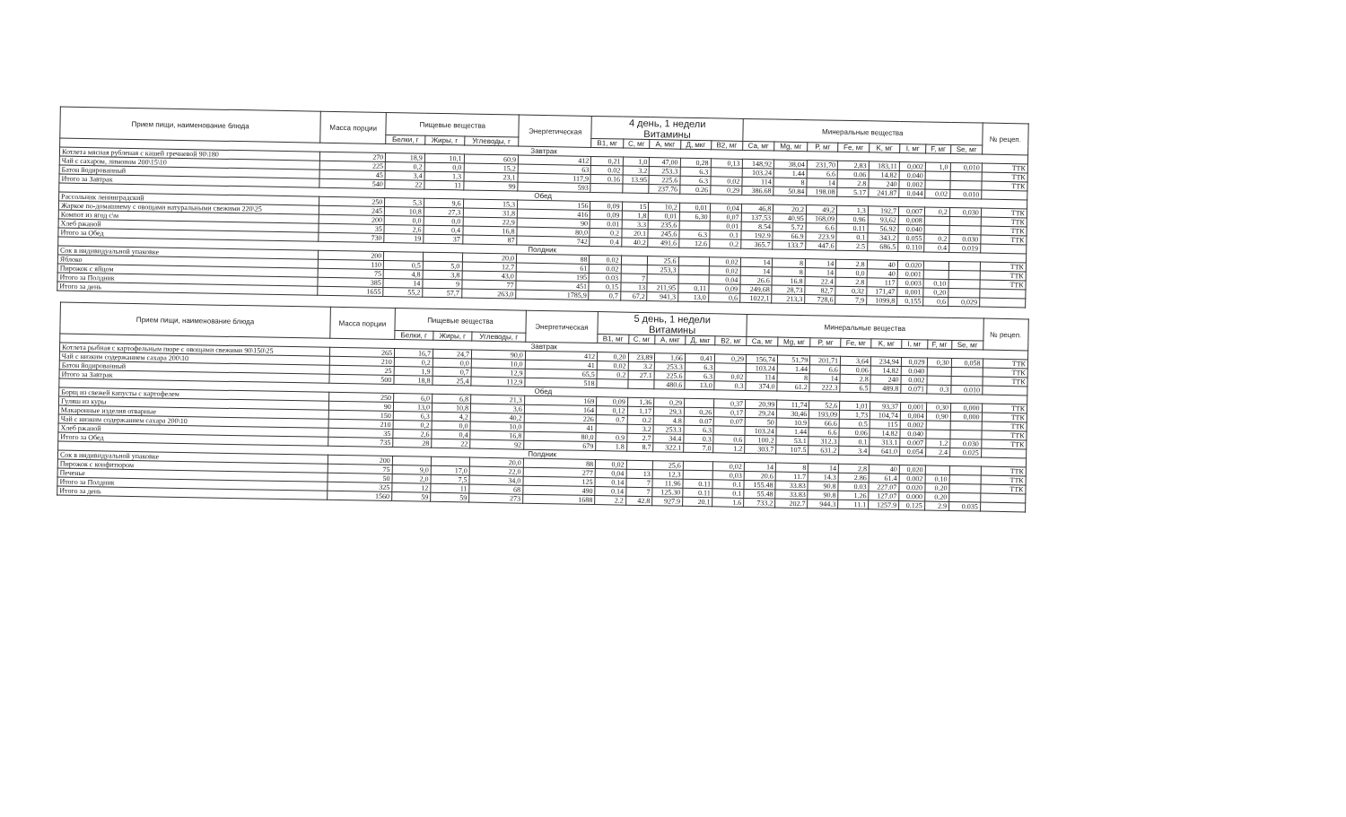| Прием пищи, наименование блюда | Масса порции | Пищевые вещества | | | Энергетическая | 4 день, 1 недели Витамины | | | | | Минеральные вещества | | | | | | | | № рецеп. |
| --- | --- | --- | --- | --- | --- | --- | --- | --- | --- | --- | --- | --- | --- | --- | --- | --- | --- | --- | --- |
| | | Белки, г | Жиры, г | Углеводы, г | | B1, мг | C, мг | A, мкг | Д, мкг | B2, мг | Ca, мг | Mg, мг | P, мг | Fe, мг | K, мг | I, мг | F, мг | Se, мг | |
| Завтрак | | | | | | | | | | | | | | | | | | | |
| Котлета мясная рубленая с кашей гречневой 90\180 | 270 | 18,9 | 10,1 | 60,9 | 412 | 0,21 | 1,0 | 47,00 | 0,28 | 0,13 | 148,92 | 38,04 | 231,70 | 2,83 | 183,11 | 0,002 | 1,0 | 0,010 | ТТК |
| Чай с сахаром, лимоном 200\15\10 | 225 | 0,2 | 0,0 | 15,2 | 63 | 0.02 | 3.2 | 253.3 | 6.3 | | 103.24 | 1.44 | 6.6 | 0.06 | 14.82 | 0.040 | | | ТТК |
| Батон йодированный | 45 | 3,4 | 1,3 | 23,1 | 117,9 | 0.16 | 13.95 | 225.6 | 6.3 | 0.02 | 114 | 8 | 14 | 2.8 | 240 | 0.002 | | | ТТК |
| Итого за Завтрак | 540 | 22 | 11 | 99 | 593 | | | 237.76 | 0.26 | 0.29 | 386.68 | 50.84 | 198.08 | 5.17 | 241.87 | 0.044 | 0.02 | 0.010 | |
| Обед | | | | | | | | | | | | | | | | | | | |
| Рассольник ленинградский | 250 | 5,3 | 9,6 | 15,3 | 156 | 0,09 | 15 | 10,2 | 0,01 | 0,04 | 46,8 | 20,2 | 49,2 | 1,3 | 192,7 | 0,007 | 0,2 | 0,030 | ТТК |
| Жаркое по-домашнему с овощами натуральными свежими 220\25 | 245 | 10,8 | 27,3 | 31,8 | 416 | 0,09 | 1,8 | 0,01 | 6,30 | 0,07 | 137,53 | 40,95 | 168,09 | 0,96 | 93,62 | 0,008 | | | ТТК |
| Компот из ягод с\м | 200 | 0,0 | 0,0 | 22,9 | 90 | 0.01 | 3.3 | 235.6 | | 0.01 | 8.54 | 5.72 | 6.6 | 0.11 | 56.92 | 0.040 | | | ТТК |
| Хлеб ржаной | 35 | 2,6 | 0,4 | 16,8 | 80,0 | 0.2 | 20.1 | 245.6 | 6.3 | 0.1 | 192.9 | 66.9 | 223.9 | 0.1 | 343.2 | 0.055 | 0.2 | 0.030 | ТТК |
| Итого за Обед | 730 | 19 | 37 | 87 | 742 | 0.4 | 40.2 | 491.6 | 12.6 | 0.2 | 365.7 | 133.7 | 447.6 | 2.5 | 686.5 | 0.110 | 0.4 | 0.019 | |
| Полдник | | | | | | | | | | | | | | | | | | | |
| Сок в индивидуальной упаковке | 200 | | | 20,0 | 88 | 0.02 | | 25.6 | | 0.02 | 14 | 8 | 14 | 2.8 | 40 | 0.020 | | | ТТК |
| Яблоко | 110 | 0,5 | 5,0 | 12,7 | 61 | 0.02 | | 253,3 | | 0.02 | 14 | 8 | 14 | 0,0 | 40 | 0.001 | | | ТТК |
| Пирожок с яйцом | 75 | 4,8 | 3,8 | 43,0 | 195 | 0.03 | 7 | | | 0.04 | 26.6 | 16.8 | 22.4 | 2.8 | 117 | 0.003 | 0.10 | | ТТК |
| Итого за Полдник | 385 | 14 | 9 | 77 | 451 | 0,15 | 13 | 211,95 | 0,11 | 0,09 | 249,68 | 28,73 | 82,7 | 0,32 | 171,47 | 0,001 | 0,20 | | |
| Итого за день | 1655 | 55,2 | 57,7 | 263,0 | 1785,9 | 0,7 | 67,2 | 941,3 | 13,0 | 0,6 | 1022,1 | 213,3 | 728,6 | 7,9 | 1099,8 | 0,155 | 0,6 | 0,029 | |
| Прием пищи, наименование блюда | Масса порции | Пищевые вещества | | | Энергетическая | 5 день, 1 недели Витамины | | | | | Минеральные вещества | | | | | | | | № рецеп. |
| --- | --- | --- | --- | --- | --- | --- | --- | --- | --- | --- | --- | --- | --- | --- | --- | --- | --- | --- | --- |
| | | Белки, г | Жиры, г | Углеводы, г | | B1, мг | C, мг | A, мкг | Д, мкг | B2, мг | Ca, мг | Mg, мг | P, мг | Fe, мг | K, мг | I, мг | F, мг | Se, мг | |
| Завтрак | | | | | | | | | | | | | | | | | | | |
| Котлета рыбная с картофельным пюре с овощами свежими 90\150\25 | 265 | 16,7 | 24,7 | 90,0 | 412 | 0,20 | 23,89 | 1,66 | 0,41 | 0,29 | 156,74 | 51,79 | 201,71 | 3,64 | 234,94 | 0,029 | 0,30 | 0,058 | ТТК |
| Чай с низким содержанием сахара 200\10 | 210 | 0,2 | 0,0 | 10,0 | 41 | 0.02 | 3.2 | 253.3 | 6.3 | | 103.24 | 1.44 | 6.6 | 0.06 | 14.82 | 0.040 | | | ТТК |
| Батон йодированный | 25 | 1,9 | 0,7 | 12,9 | 65,5 | 0.2 | 27.1 | 225.6 | 6.3 | 0.02 | 114 | 8 | 14 | 2.8 | 240 | 0.002 | | | ТТК |
| Итого за Завтрак | 500 | 18,8 | 25,4 | 112,9 | 518 | | | 480.6 | 13.0 | 0.3 | 374.0 | 61.2 | 222.3 | 6.5 | 489.8 | 0.071 | 0.3 | 0.010 | |
| Обед | | | | | | | | | | | | | | | | | | | |
| Борщ из свежей капусты с картофелем | 250 | 6,0 | 6,8 | 21,3 | 169 | 0,09 | 1,36 | 0,29 | | 0,37 | 20,99 | 11,74 | 52,6 | 1,01 | 93,37 | 0,001 | 0,30 | 0,000 | ТТК |
| Гуляш из куры | 90 | 13,0 | 10,8 | 3,6 | 164 | 0,12 | 1,17 | 29,3 | 0,26 | 0,17 | 29,24 | 30,46 | 193,09 | 1,73 | 104,74 | 0,004 | 0,90 | 0,000 | ТТК |
| Макаронные изделия отварные | 150 | 6,3 | 4,2 | 40,2 | 226 | 0.7 | 0.2 | 4.8 | 0.07 | 0.07 | 50 | 10.9 | 66.6 | 0.5 | 115 | 0.002 | | | ТТК |
| Чай с низким содержанием сахара 200\10 | 210 | 0,2 | 0,0 | 10,0 | 41 | | 3.2 | 253.3 | 6.3 | | 103.24 | 1.44 | 6.6 | 0.06 | 14.82 | 0.040 | | | ТТК |
| Хлеб ржаной | 35 | 2,6 | 0,4 | 16,8 | 80,0 | 0.9 | 2.7 | 34.4 | 0.3 | 0.6 | 100.2 | 53.1 | 312.3 | 0.1 | 313.1 | 0.007 | 1.2 | 0.030 | ТТК |
| Итого за Обед | 735 | 28 | 22 | 92 | 679 | 1.8 | 8.7 | 322.1 | 7.0 | 1.2 | 303.7 | 107.5 | 631.2 | 3.4 | 641.0 | 0.054 | 2.4 | 0.025 | |
| Полдник | | | | | | | | | | | | | | | | | | | |
| Сок в индивидуальной упаковке | 200 | | | 20,0 | 88 | 0,02 | | 25,6 | | 0,02 | 14 | 8 | 14 | 2,8 | 40 | 0,020 | | | ТТК |
| Пирожок с конфитюром | 75 | 9,0 | 17,0 | 22,0 | 277 | 0,04 | 13 | 12,3 | | 0,03 | 20.6 | 11.7 | 14.3 | 2.86 | 61.4 | 0.002 | 0.10 | | ТТК |
| Печенье | 50 | 2,0 | 7,5 | 34,0 | 125 | 0.14 | 7 | 11.96 | 0.11 | 0.1 | 155.48 | 33.83 | 90.8 | 0.03 | 227.07 | 0.020 | 0.20 | | ТТК |
| Итого за Полдник | 325 | 12 | 11 | 68 | 490 | 0.14 | 7 | 125.30 | 0.11 | 0.1 | 55.48 | 33.83 | 90.8 | 1.26 | 127.07 | 0.000 | 0.20 | | |
| Итого за день | 1560 | 59 | 59 | 273 | 1688 | 2.2 | 42.8 | 927.9 | 20.1 | 1.6 | 733.2 | 202.7 | 944.3 | 11.1 | 1257.9 | 0.125 | 2.9 | 0.035 | |